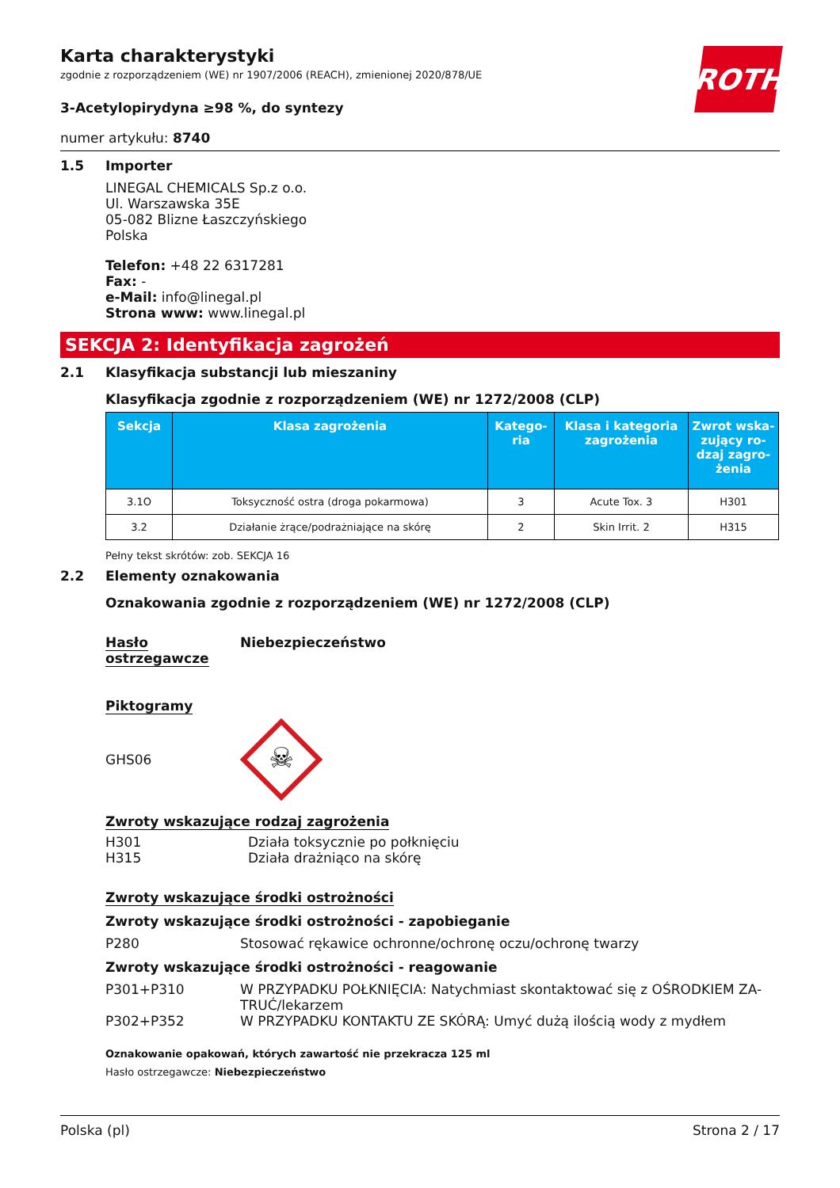ROTH
Karta charakterystyki
zgodnie z rozporządzeniem (WE) nr 1907/2006 (REACH), zmienionej 2020/878/UE
3-Acetylopirydyna ≥98 %, do syntezy
numer artykułu: 8740
1.5 Importer
LINEGAL CHEMICALS Sp.z o.o.
Ul. Warszawska 35E
05-082 Blizne Łaszczyńskiego
Polska
Telefon: +48 22 6317281
Fax: -
e-Mail: info@linegal.pl
Strona www: www.linegal.pl
SEKCJA 2: Identyfikacja zagrożeń
2.1 Klasyfikacja substancji lub mieszaniny
Klasyfikacja zgodnie z rozporządzeniem (WE) nr 1272/2008 (CLP)
| Sekcja | Klasa zagrożenia | Katego-ria | Klasa i kategoria zagrożenia | Zwrot wska-zujący ro-dzaj zagro-żenia |
| --- | --- | --- | --- | --- |
| 3.1O | Toksyczność ostra (droga pokarmowa) | 3 | Acute Tox. 3 | H301 |
| 3.2 | Działanie żrące/podrażniające na skórę | 2 | Skin Irrit. 2 | H315 |
Pełny tekst skrótów: zob. SEKCJA 16
2.2 Elementy oznakowania
Oznakowania zgodnie z rozporządzeniem (WE) nr 1272/2008 (CLP)
Hasło ostrzegawcze Niebezpieczeństwo
Piktogramy
GHS06
☠
Zwroty wskazujące rodzaj zagrożenia
H301 Działa toksycznie po połknięciu
H315 Działa drażniąco na skórę
Zwroty wskazujące środki ostrożności
Zwroty wskazujące środki ostrożności - zapobieganie
P280 Stosować rękawice ochronne/ochronę oczu/ochronę twarzy
Zwroty wskazujące środki ostrożności - reagowanie
P301+P310 W PRZYPADKU POŁKNIĘCIA: Natychmiast skontaktować się z OŚRODKIEM ZA-TRUĆ/lekarzem
P302+P352 W PRZYPADKU KONTAKTU ZE SKÓRĄ: Umyć dużą ilością wody z mydłem
Oznakowanie opakowań, których zawartość nie przekracza 125 ml
Hasło ostrzegawcze: Niebezpieczeństwo
Polska (pl) Strona 2 / 17